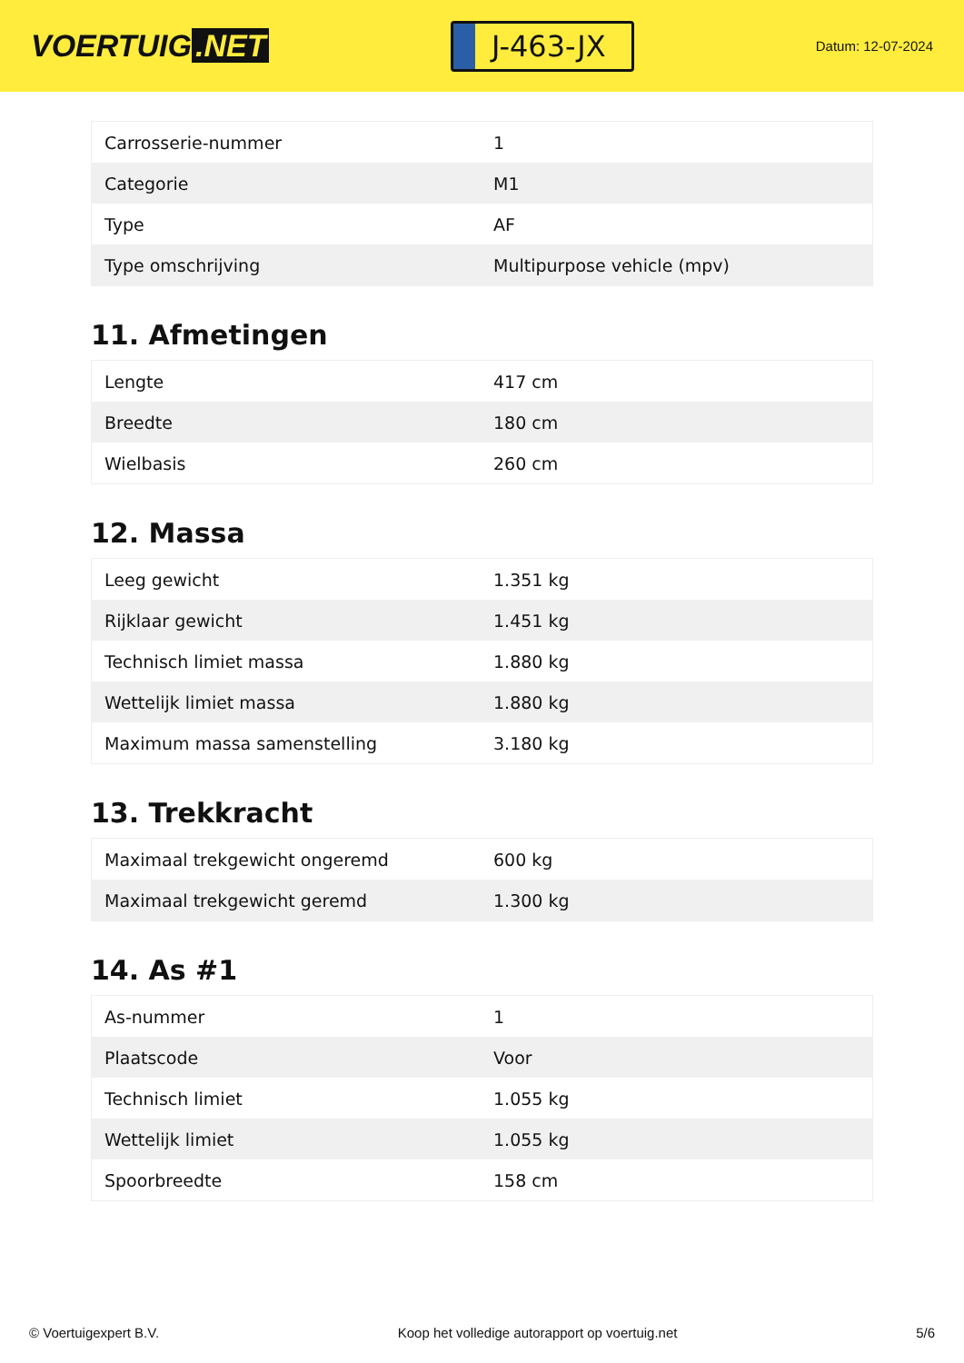VOERTUIG.NET
J-463-JX
Datum: 12-07-2024
| Carrosserie-nummer | 1 |
| Categorie | M1 |
| Type | AF |
| Type omschrijving | Multipurpose vehicle (mpv) |
11. Afmetingen
| Lengte | 417 cm |
| Breedte | 180 cm |
| Wielbasis | 260 cm |
12. Massa
| Leeg gewicht | 1.351 kg |
| Rijklaar gewicht | 1.451 kg |
| Technisch limiet massa | 1.880 kg |
| Wettelijk limiet massa | 1.880 kg |
| Maximum massa samenstelling | 3.180 kg |
13. Trekkracht
| Maximaal trekgewicht ongeremd | 600 kg |
| Maximaal trekgewicht geremd | 1.300 kg |
14. As #1
| As-nummer | 1 |
| Plaatscode | Voor |
| Technisch limiet | 1.055 kg |
| Wettelijk limiet | 1.055 kg |
| Spoorbreedte | 158 cm |
© Voertuigexpert B.V. Koop het volledige autorapport op voertuig.net 5/6